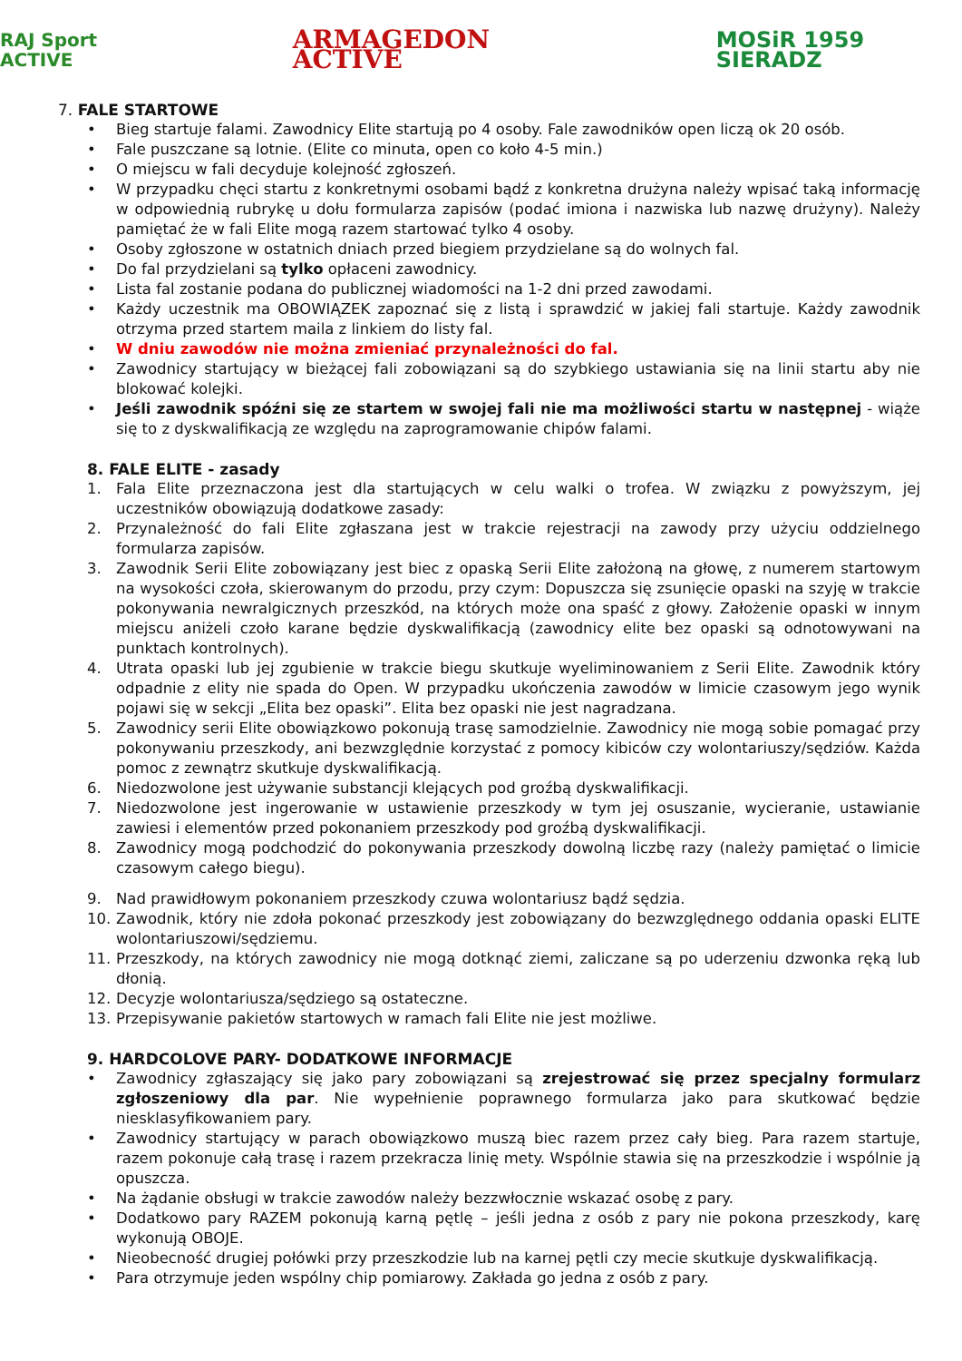RAJ Sport ACTIVE ARMAGEDON ACTIVE MOSiR 1959 SIERADZ
7. FALE STARTOWE
• Bieg startuje falami. Zawodnicy Elite startują po 4 osoby. Fale zawodników open liczą ok 20 osób.
• Fale puszczane są lotnie. (Elite co minuta, open co koło 4-5 min.)
• O miejscu w fali decyduje kolejność zgłoszeń.
• W przypadku chęci startu z konkretnymi osobami bądź z konkretna drużyna należy wpisać taką informację w odpowiednią rubrykę u dołu formularza zapisów (podać imiona i nazwiska lub nazwę drużyny). Należy pamiętać że w fali Elite mogą razem startować tylko 4 osoby.
• Osoby zgłoszone w ostatnich dniach przed biegiem przydzielane są do wolnych fal.
• Do fal przydzielani są tylko opłaceni zawodnicy.
• Lista fal zostanie podana do publicznej wiadomości na 1-2 dni przed zawodami.
• Każdy uczestnik ma OBOWIĄZEK zapoznać się z listą i sprawdzić w jakiej fali startuje. Każdy zawodnik otrzyma przed startem maila z linkiem do listy fal.
• W dniu zawodów nie można zmieniać przynależności do fal.
• Zawodnicy startujący w bieżącej fali zobowiązani są do szybkiego ustawiania się na linii startu aby nie blokować kolejki.
• Jeśli zawodnik spóźni się ze startem w swojej fali nie ma możliwości startu w następnej - wiąże się to z dyskwalifikacją ze względu na zaprogramowanie chipów falami.
8. FALE ELITE - zasady
1. Fala Elite przeznaczona jest dla startujących w celu walki o trofea. W związku z powyższym, jej uczestników obowiązują dodatkowe zasady:
2. Przynależność do fali Elite zgłaszana jest w trakcie rejestracji na zawody przy użyciu oddzielnego formularza zapisów.
3. Zawodnik Serii Elite zobowiązany jest biec z opaską Serii Elite założoną na głowę, z numerem startowym na wysokości czoła, skierowanym do przodu, przy czym: Dopuszcza się zsunięcie opaski na szyję w trakcie pokonywania newralgicznych przeszkód, na których może ona spaść z głowy. Założenie opaski w innym miejscu aniżeli czoło karane będzie dyskwalifikacją (zawodnicy elite bez opaski są odnotowywani na punktach kontrolnych).
4. Utrata opaski lub jej zgubienie w trakcie biegu skutkuje wyeliminowaniem z Serii Elite. Zawodnik który odpadnie z elity nie spada do Open. W przypadku ukończenia zawodów w limicie czasowym jego wynik pojawi się w sekcji „Elita bez opaski”. Elita bez opaski nie jest nagradzana.
5. Zawodnicy serii Elite obowiązkowo pokonują trasę samodzielnie. Zawodnicy nie mogą sobie pomagać przy pokonywaniu przeszkody, ani bezwzględnie korzystać z pomocy kibiców czy wolontariuszy/sędziów. Każda pomoc z zewnątrz skutkuje dyskwalifikacją.
6. Niedozwolone jest używanie substancji klejących pod groźbą dyskwalifikacji.
7. Niedozwolone jest ingerowanie w ustawienie przeszkody w tym jej osuszanie, wycieranie, ustawianie zawiesi i elementów przed pokonaniem przeszkody pod groźbą dyskwalifikacji.
8. Zawodnicy mogą podchodzić do pokonywania przeszkody dowolną liczbę razy (należy pamiętać o limicie czasowym całego biegu).
9. Nad prawidłowym pokonaniem przeszkody czuwa wolontariusz bądź sędzia.
10. Zawodnik, który nie zdoła pokonać przeszkody jest zobowiązany do bezwzględnego oddania opaski ELITE wolontariuszowi/sędziemu.
11. Przeszkody, na których zawodnicy nie mogą dotknąć ziemi, zaliczane są po uderzeniu dzwonka ręką lub dłonią.
12. Decyzje wolontariusza/sędziego są ostateczne.
13. Przepisywanie pakietów startowych w ramach fali Elite nie jest możliwe.
9. HARDCOLOVE PARY- DODATKOWE INFORMACJE
• Zawodnicy zgłaszający się jako pary zobowiązani są zrejestrować się przez specjalny formularz zgłoszeniowy dla par. Nie wypełnienie poprawnego formularza jako para skutkować będzie niesklasyfikowaniem pary.
• Zawodnicy startujący w parach obowiązkowo muszą biec razem przez cały bieg. Para razem startuje, razem pokonuje całą trasę i razem przekracza linię mety. Wspólnie stawia się na przeszkodzie i wspólnie ją opuszcza.
• Na żądanie obsługi w trakcie zawodów należy bezzwłocznie wskazać osobę z pary.
• Dodatkowo pary RAZEM pokonują karną pętlę – jeśli jedna z osób z pary nie pokona przeszkody, karę wykonują OBOJE.
• Nieobecność drugiej połówki przy przeszkodzie lub na karnej pętli czy mecie skutkuje dyskwalifikacją.
• Para otrzymuje jeden wspólny chip pomiarowy. Zakłada go jedna z osób z pary.